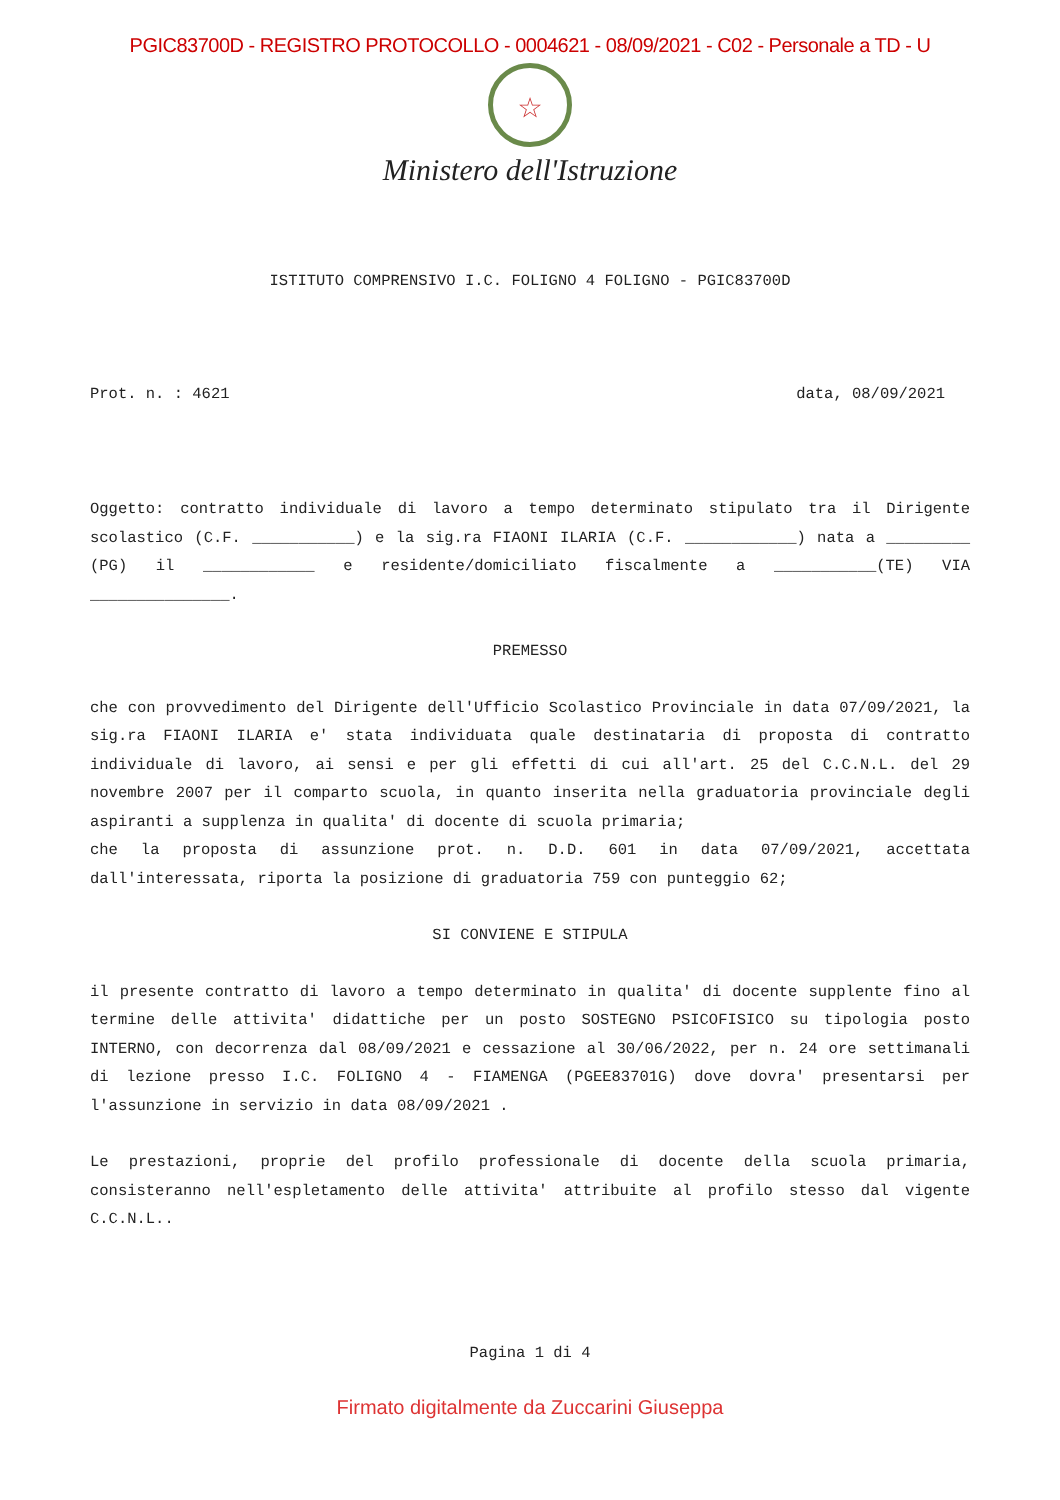PGIC83700D - REGISTRO PROTOCOLLO - 0004621 - 08/09/2021 - C02 - Personale a TD - U
☆
Ministero dell'Istruzione
ISTITUTO COMPRENSIVO I.C. FOLIGNO 4 FOLIGNO - PGIC83700D
Prot. n. : 4621 data, 08/09/2021
Oggetto: contratto individuale di lavoro a tempo determinato stipulato tra il Dirigente scolastico (C.F. ___________) e la sig.ra FIAONI ILARIA (C.F. ____________) nata a _________ (PG) il ____________ e residente/domiciliato fiscalmente a ___________(TE) VIA _______________.
PREMESSO
che con provvedimento del Dirigente dell'Ufficio Scolastico Provinciale in data 07/09/2021, la sig.ra FIAONI ILARIA e' stata individuata quale destinataria di proposta di contratto individuale di lavoro, ai sensi e per gli effetti di cui all'art. 25 del C.C.N.L. del 29 novembre 2007 per il comparto scuola, in quanto inserita nella graduatoria provinciale degli aspiranti a supplenza in qualita' di docente di scuola primaria;
che la proposta di assunzione prot. n. D.D. 601 in data 07/09/2021, accettata dall'interessata, riporta la posizione di graduatoria 759 con punteggio 62;
SI CONVIENE E STIPULA
il presente contratto di lavoro a tempo determinato in qualita' di docente supplente fino al termine delle attivita' didattiche per un posto SOSTEGNO PSICOFISICO su tipologia posto INTERNO, con decorrenza dal 08/09/2021 e cessazione al 30/06/2022, per n. 24 ore settimanali di lezione presso I.C. FOLIGNO 4 - FIAMENGA (PGEE83701G) dove dovra' presentarsi per l'assunzione in servizio in data 08/09/2021 .
Le prestazioni, proprie del profilo professionale di docente della scuola primaria, consisteranno nell'espletamento delle attivita' attribuite al profilo stesso dal vigente C.C.N.L..
Pagina 1 di 4
Firmato digitalmente da Zuccarini Giuseppa